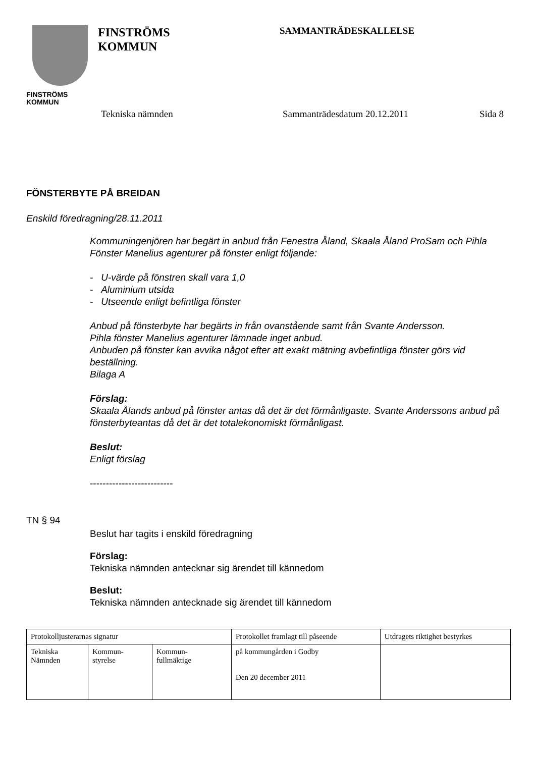FINSTRÖMS
KOMMUN
FINSTRÖMS
KOMMUN
SAMMANTRÄDESKALLELSE
Tekniska nämnden Sammanträdesdatum 20.12.2011 Sida 8
FÖNSTERBYTE PÅ BREIDAN
Enskild föredragning/28.11.2011
Kommuningenjören har begärt in anbud från Fenestra Åland, Skaala Åland ProSam och Pihla Fönster Manelius agenturer på fönster enligt följande:
- U-värde på fönstren skall vara 1,0
- Aluminium utsida
- Utseende enligt befintliga fönster
Anbud på fönsterbyte har begärts in från ovanstående samt från Svante Andersson.
Pihla fönster Manelius agenturer lämnade inget anbud.
Anbuden på fönster kan avvika något efter att exakt mätning avbefintliga fönster görs vid beställning.
Bilaga A
Förslag:
Skaala Ålands anbud på fönster antas då det är det förmånligaste. Svante Anderssons anbud på fönsterbyteantas då det är det totalekonomiskt förmånligast.
Beslut:
Enligt förslag
--------------------------
TN § 94
Beslut har tagits i enskild föredragning
Förslag:
Tekniska nämnden antecknar sig ärendet till kännedom
Beslut:
Tekniska nämnden antecknade sig ärendet till kännedom
| Protokolljusterarnas signatur | | | Protokollet framlagt till påseende | Utdragets riktighet bestyrkes |
| Tekniska Nämnden | Kommun- styrelse | Kommun- fullmäktige | på kommungården i Godby Den 20 december 2011 | |